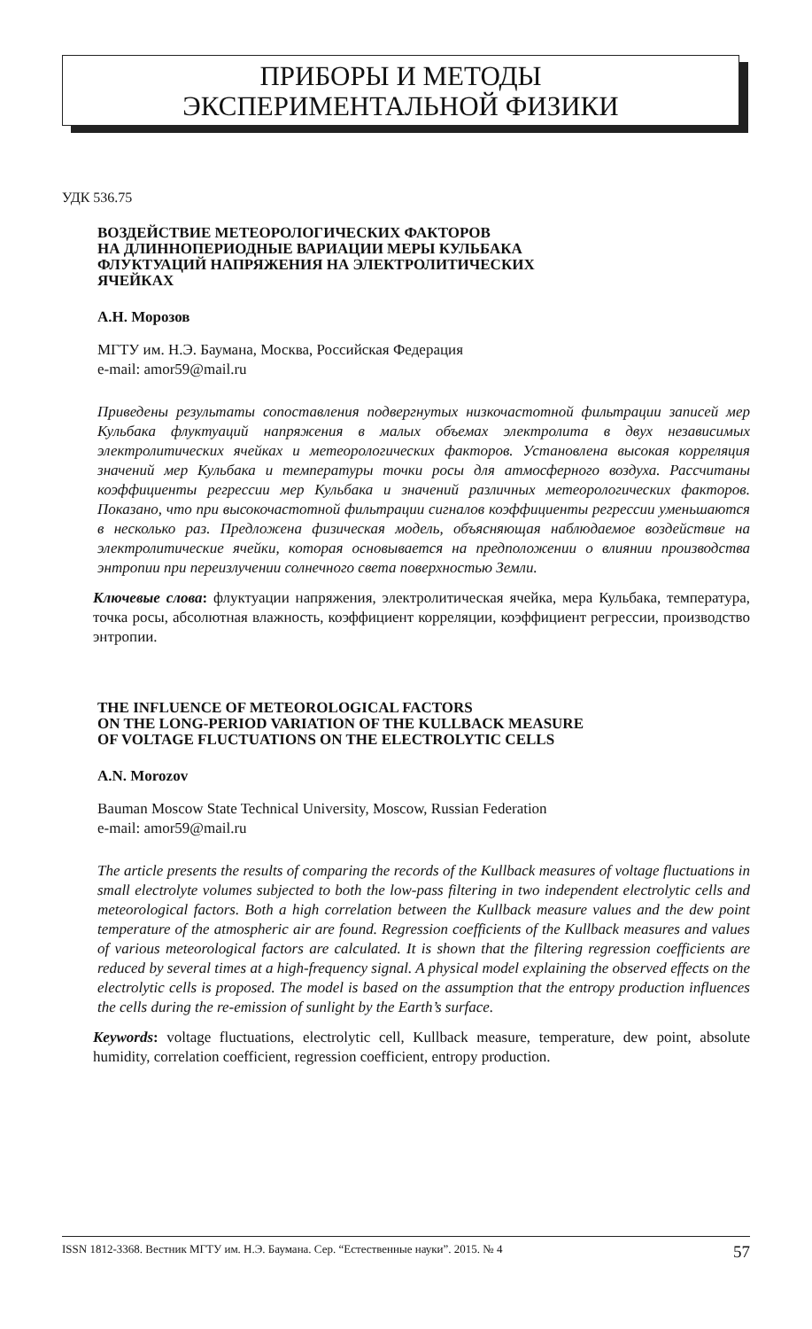ПРИБОРЫ И МЕТОДЫ
ЭКСПЕРИМЕНТАЛЬНОЙ ФИЗИКИ
УДК 536.75
ВОЗДЕЙСТВИЕ МЕТЕОРОЛОГИЧЕСКИХ ФАКТОРОВ
НА ДЛИННОПЕРИОДНЫЕ ВАРИАЦИИ МЕРЫ КУЛЬБАКА
ФЛУКТУАЦИЙ НАПРЯЖЕНИЯ НА ЭЛЕКТРОЛИТИЧЕСКИХ
ЯЧЕЙКАХ
А.Н. Морозов
МГТУ им. Н.Э. Баумана, Москва, Российская Федерация
e-mail: amor59@mail.ru
Приведены результаты сопоставления подвергнутых низкочастотной фильтрации записей мер Кульбака флуктуаций напряжения в малых объемах электролита в двух независимых электролитических ячейках и метеорологических факторов. Установлена высокая корреляция значений мер Кульбака и температуры точки росы для атмосферного воздуха. Рассчитаны коэффициенты регрессии мер Кульбака и значений различных метеорологических факторов. Показано, что при высокочастотной фильтрации сигналов коэффициенты регрессии уменьшаются в несколько раз. Предложена физическая модель, объясняющая наблюдаемое воздействие на электролитические ячейки, которая основывается на предположении о влиянии производства энтропии при переизлучении солнечного света поверхностью Земли.
Ключевые слова: флуктуации напряжения, электролитическая ячейка, мера Кульбака, температура, точка росы, абсолютная влажность, коэффициент корреляции, коэффициент регрессии, производство энтропии.
THE INFLUENCE OF METEOROLOGICAL FACTORS
ON THE LONG-PERIOD VARIATION OF THE KULLBACK MEASURE
OF VOLTAGE FLUCTUATIONS ON THE ELECTROLYTIC CELLS
A.N. Morozov
Bauman Moscow State Technical University, Moscow, Russian Federation
e-mail: amor59@mail.ru
The article presents the results of comparing the records of the Kullback measures of voltage fluctuations in small electrolyte volumes subjected to both the low-pass filtering in two independent electrolytic cells and meteorological factors. Both a high correlation between the Kullback measure values and the dew point temperature of the atmospheric air are found. Regression coefficients of the Kullback measures and values of various meteorological factors are calculated. It is shown that the filtering regression coefficients are reduced by several times at a high-frequency signal. A physical model explaining the observed effects on the electrolytic cells is proposed. The model is based on the assumption that the entropy production influences the cells during the re-emission of sunlight by the Earth’s surface.
Keywords: voltage fluctuations, electrolytic cell, Kullback measure, temperature, dew point, absolute humidity, correlation coefficient, regression coefficient, entropy production.
ISSN 1812-3368. Вестник МГТУ им. Н.Э. Баумана. Сер. “Естественные науки”. 2015. № 4 57